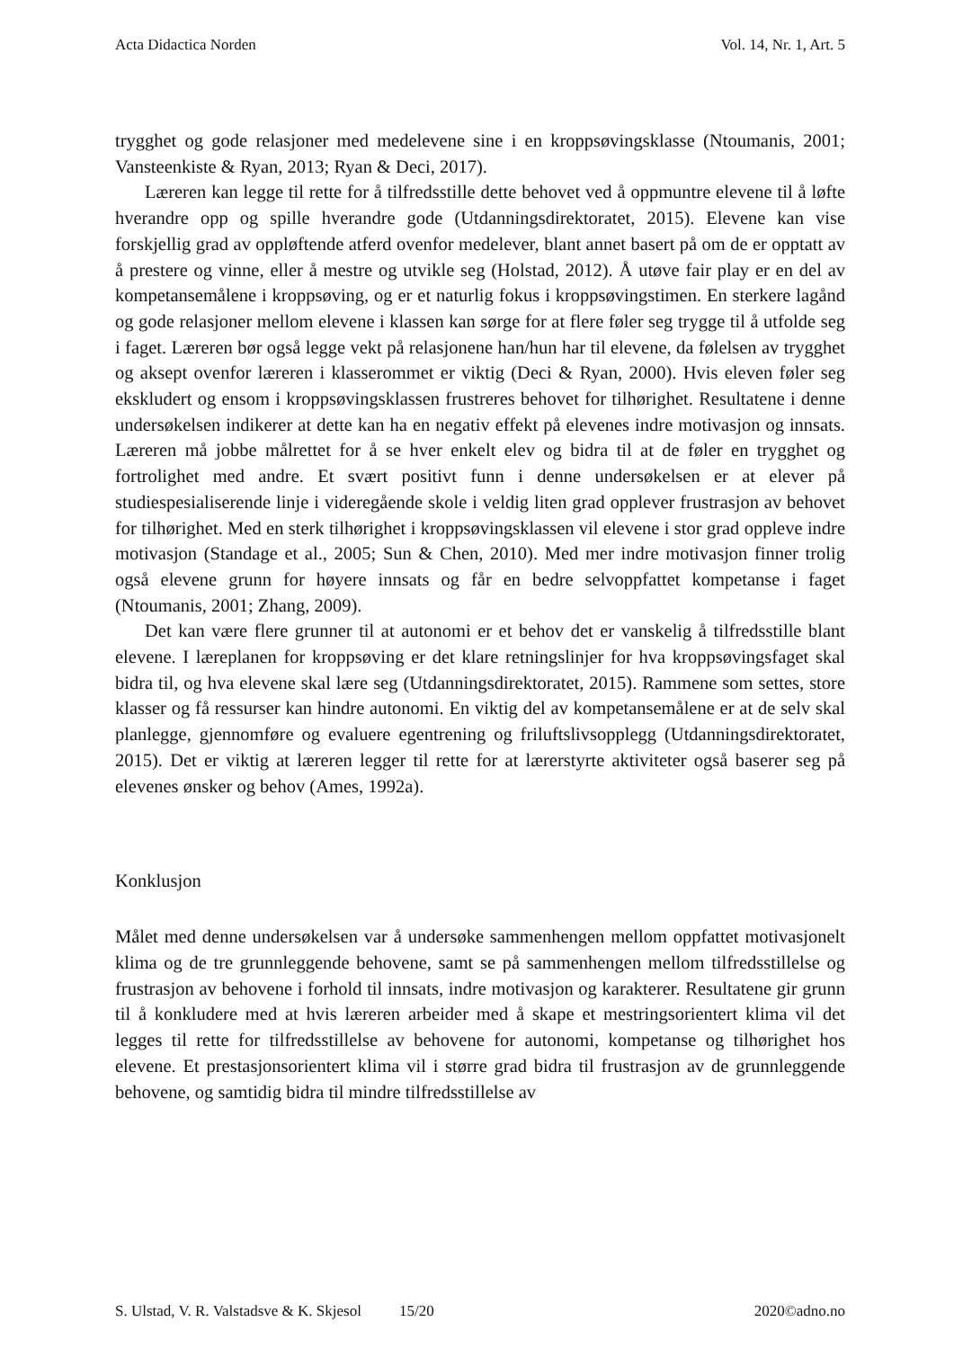Acta Didactica Norden Vol. 14, Nr. 1, Art. 5
trygghet og gode relasjoner med medelevene sine i en kroppsøvingsklasse (Ntoumanis, 2001; Vansteenkiste & Ryan, 2013; Ryan & Deci, 2017).
Læreren kan legge til rette for å tilfredsstille dette behovet ved å oppmuntre elevene til å løfte hverandre opp og spille hverandre gode (Utdanningsdirektoratet, 2015). Elevene kan vise forskjellig grad av oppløftende atferd ovenfor medelever, blant annet basert på om de er opptatt av å prestere og vinne, eller å mestre og utvikle seg (Holstad, 2012). Å utøve fair play er en del av kompetansemålene i kroppsøving, og er et naturlig fokus i kroppsøvingstimen. En sterkere lagånd og gode relasjoner mellom elevene i klassen kan sørge for at flere føler seg trygge til å utfolde seg i faget. Læreren bør også legge vekt på relasjonene han/hun har til elevene, da følelsen av trygghet og aksept ovenfor læreren i klasserommet er viktig (Deci & Ryan, 2000). Hvis eleven føler seg ekskludert og ensom i kroppsøvingsklassen frustreres behovet for tilhørighet. Resultatene i denne undersøkelsen indikerer at dette kan ha en negativ effekt på elevenes indre motivasjon og innsats. Læreren må jobbe målrettet for å se hver enkelt elev og bidra til at de føler en trygghet og fortrolighet med andre. Et svært positivt funn i denne undersøkelsen er at elever på studiespesialiserende linje i videregående skole i veldig liten grad opplever frustrasjon av behovet for tilhørighet. Med en sterk tilhørighet i kroppsøvingsklassen vil elevene i stor grad oppleve indre motivasjon (Standage et al., 2005; Sun & Chen, 2010). Med mer indre motivasjon finner trolig også elevene grunn for høyere innsats og får en bedre selvoppfattet kompetanse i faget (Ntoumanis, 2001; Zhang, 2009).
Det kan være flere grunner til at autonomi er et behov det er vanskelig å tilfredsstille blant elevene. I læreplanen for kroppsøving er det klare retningslinjer for hva kroppsøvingsfaget skal bidra til, og hva elevene skal lære seg (Utdanningsdirektoratet, 2015). Rammene som settes, store klasser og få ressurser kan hindre autonomi. En viktig del av kompetansemålene er at de selv skal planlegge, gjennomføre og evaluere egentrening og friluftslivsopplegg (Utdanningsdirektoratet, 2015). Det er viktig at læreren legger til rette for at lærerstyrte aktiviteter også baserer seg på elevenes ønsker og behov (Ames, 1992a).
Konklusjon
Målet med denne undersøkelsen var å undersøke sammenhengen mellom oppfattet motivasjonelt klima og de tre grunnleggende behovene, samt se på sammenhengen mellom tilfredsstillelse og frustrasjon av behovene i forhold til innsats, indre motivasjon og karakterer. Resultatene gir grunn til å konkludere med at hvis læreren arbeider med å skape et mestringsorientert klima vil det legges til rette for tilfredsstillelse av behovene for autonomi, kompetanse og tilhørighet hos elevene. Et prestasjonsorientert klima vil i større grad bidra til frustrasjon av de grunnleggende behovene, og samtidig bidra til mindre tilfredsstillelse av
S. Ulstad, V. R. Valstadsve & K. Skjesol 15/20 2020©adno.no